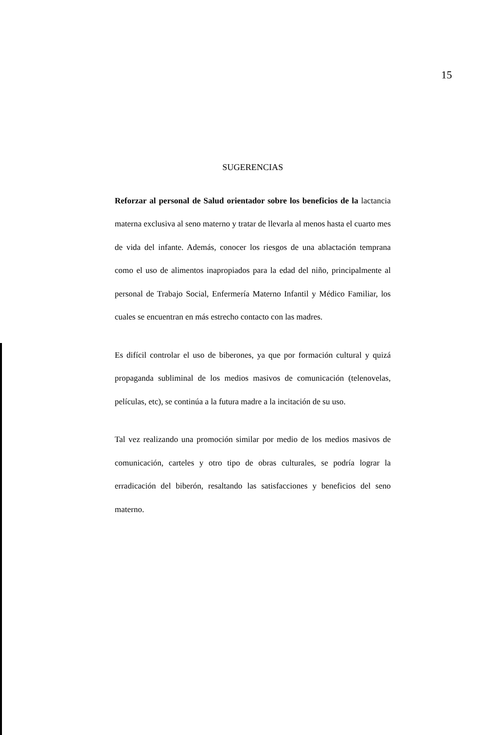15
SUGERENCIAS
Reforzar al personal de Salud orientador sobre los beneficios de la lactancia materna exclusiva al seno materno y tratar de llevarla al menos hasta el cuarto mes de vida del infante. Además, conocer los riesgos de una ablactación temprana como el uso de alimentos inapropiados para la edad del niño, principalmente al personal de Trabajo Social, Enfermería Materno Infantil y Médico Familiar, los cuales se encuentran en más estrecho contacto con las madres.
Es difícil controlar el uso de biberones, ya que por formación cultural y quizá propaganda subliminal de los medios masivos de comunicación (telenovelas, películas, etc), se continúa a la futura madre a la incitación de su uso.
Tal vez realizando una promoción similar por medio de los medios masivos de comunicación, carteles y otro tipo de obras culturales, se podría lograr la erradicación del biberón, resaltando las satisfacciones y beneficios del seno materno.